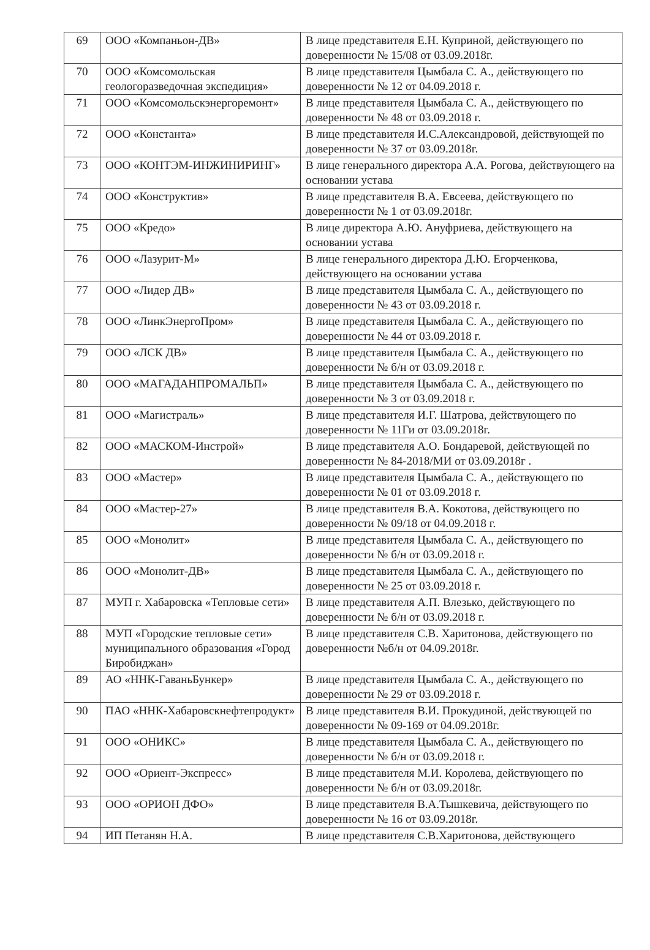| 69 | ООО «Компаньон-ДВ» | В лице представителя Е.Н. Куприной, действующего по доверенности № 15/08 от 03.09.2018г. |
| 70 | ООО «Комсомольская геологоразведочная экспедиция» | В лице представителя Цымбала С. А., действующего по доверенности № 12 от 04.09.2018 г. |
| 71 | ООО «Комсомольскэнергоремонт» | В лице представителя Цымбала С. А., действующего по доверенности № 48 от 03.09.2018 г. |
| 72 | ООО «Константа» | В лице представителя И.С.Александровой, действующей по доверенности № 37 от 03.09.2018г. |
| 73 | ООО «КОНТЭМ-ИНЖИНИРИНГ» | В лице генерального директора А.А. Рогова, действующего на основании устава |
| 74 | ООО «Конструктив» | В лице представителя В.А. Евсеева, действующего по доверенности № 1 от 03.09.2018г. |
| 75 | ООО «Кредо» | В лице директора А.Ю. Ануфриева, действующего на основании устава |
| 76 | ООО «Лазурит-М» | В лице генерального директора Д.Ю. Егорченкова, действующего на основании устава |
| 77 | ООО «Лидер ДВ» | В лице представителя Цымбала С. А., действующего по доверенности № 43 от 03.09.2018 г. |
| 78 | ООО «ЛинкЭнергоПром» | В лице представителя Цымбала С. А., действующего по доверенности № 44 от 03.09.2018 г. |
| 79 | ООО «ЛСК ДВ» | В лице представителя Цымбала С. А., действующего по доверенности № б/н от 03.09.2018 г. |
| 80 | ООО «МАГАДАНПРОМАЛЬП» | В лице представителя Цымбала С. А., действующего по доверенности № 3 от 03.09.2018 г. |
| 81 | ООО «Магистраль» | В лице представителя И.Г. Шатрова, действующего по доверенности № 11Ги от 03.09.2018г. |
| 82 | ООО «МАСКОМ-Инстрой» | В лице представителя А.О. Бондаревой, действующей по доверенности № 84-2018/МИ от 03.09.2018г . |
| 83 | ООО «Мастер» | В лице представителя Цымбала С. А., действующего по доверенности № 01 от 03.09.2018 г. |
| 84 | ООО «Мастер-27» | В лице представителя В.А. Кокотова, действующего по доверенности № 09/18 от 04.09.2018 г. |
| 85 | ООО «Монолит» | В лице представителя Цымбала С. А., действующего по доверенности № б/н от 03.09.2018 г. |
| 86 | ООО «Монолит-ДВ» | В лице представителя Цымбала С. А., действующего по доверенности № 25 от 03.09.2018 г. |
| 87 | МУП г. Хабаровска «Тепловые сети» | В лице представителя А.П. Влезько, действующего по доверенности № б/н от 03.09.2018 г. |
| 88 | МУП «Городские тепловые сети» муниципального образования «Город Биробиджан» | В лице представителя С.В. Харитонова, действующего по доверенности №б/н от 04.09.2018г. |
| 89 | АО «ННК-ГаваньБункер» | В лице представителя Цымбала С. А., действующего по доверенности № 29 от 03.09.2018 г. |
| 90 | ПАО «ННК-Хабаровскнефтепродукт» | В лице представителя В.И. Прокудиной, действующей по доверенности № 09-169 от 04.09.2018г. |
| 91 | ООО «ОНИКС» | В лице представителя Цымбала С. А., действующего по доверенности № б/н от 03.09.2018 г. |
| 92 | ООО «Ориент-Экспресс» | В лице представителя М.И. Королева, действующего по доверенности № б/н от 03.09.2018г. |
| 93 | ООО «ОРИОН ДФО» | В лице представителя В.А.Тышкевича, действующего по доверенности № 16 от 03.09.2018г. |
| 94 | ИП Петанян Н.А. | В лице представителя С.В.Харитонова, действующего |